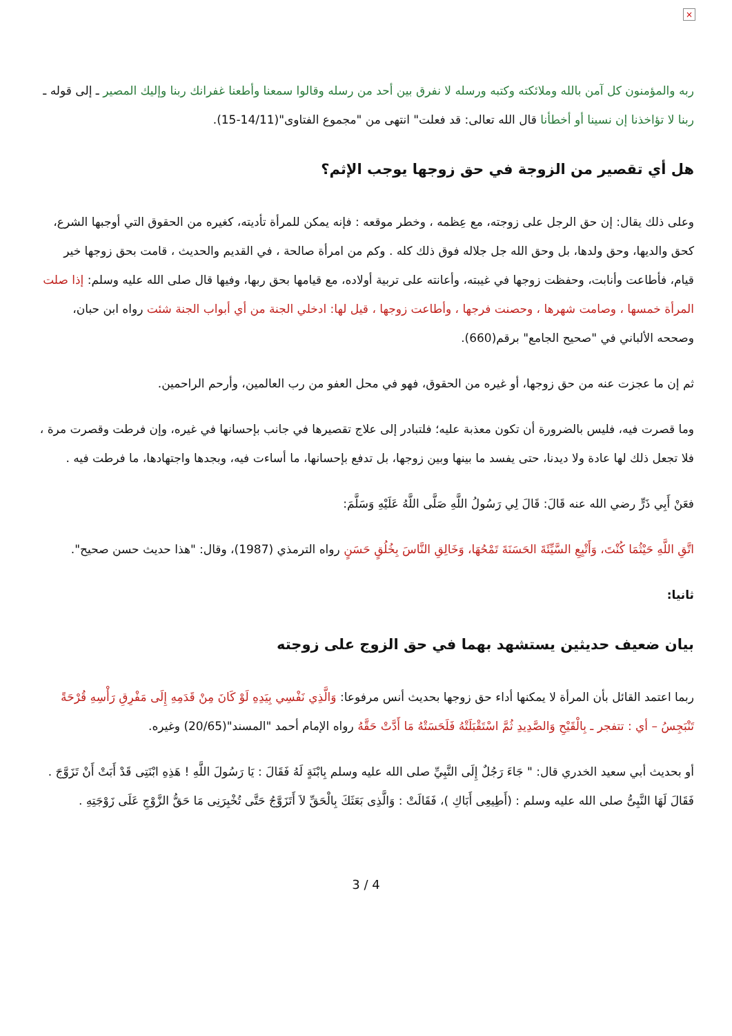×
ربه والمؤمنون كل آمن بالله وملائكته وكتبه ورسله لا نفرق بين أحد من رسله وقالوا سمعنا وأطعنا غفرانك ربنا وإليك المصير ـ إلى قوله ـ ربنا لا تؤاخذنا إن نسينا أو أخطأنا قال الله تعالى: قد فعلت" انتهى من "مجموع الفتاوى"(14/11-15).
هل أي تقصير من الزوجة في حق زوجها يوجب الإثم؟
وعلى ذلك يقال: إن حق الرجل على زوجته، مع عِظمه ، وخطر موقعه : فإنه يمكن للمرأة تأديته، كغيره من الحقوق التي أوجبها الشرع، كحق والديها، وحق ولدها، بل وحق الله جل جلاله فوق ذلك كله . وكم من امرأة صالحة ، في القديم والحديث ، قامت بحق زوجها خير قيام، فأطاعت وأنابت، وحفظت زوجها في غيبته، وأعانته على تربية أولاده، مع قيامها بحق ربها، وفيها قال صلى الله عليه وسلم: إذا صلت المرأة خمسها ، وصامت شهرها ، وحصنت فرجها ، وأطاعت زوجها ، قيل لها: ادخلي الجنة من أي أبواب الجنة شئت رواه ابن حبان، وصححه الألباني في "صحيح الجامع" برقم(660).
ثم إن ما عجزت عنه من حق زوجها، أو غيره من الحقوق، فهو في محل العفو من رب العالمين، وأرحم الراحمين.
وما قصرت فيه، فليس بالضرورة أن تكون معذبة عليه؛ فلتبادر إلى علاج تقصيرها في جانب بإحسانها في غيره، وإن فرطت وقصرت مرة ، فلا تجعل ذلك لها عادة ولا ديدنا، حتى يفسد ما بينها وبين زوجها، بل تدفع بإحسانها، ما أساءت فيه، وبجدها واجتهادها، ما فرطت فيه .
فعَنْ أَبِي ذَرٍّ رضي الله عنه قَالَ: قَالَ لِي رَسُولُ اللَّهِ صَلَّى اللَّهُ عَلَيْهِ وَسَلَّمَ:
اتَّقِ اللَّهِ حَيْثُمَا كُنْتَ، وَأَتْبِعِ السَّيِّئَةَ الحَسَنَةَ تَمْحُهَا، وَخَالِقِ النَّاسَ بِخُلُقٍ حَسَنٍ رواه الترمذي (1987)، وقال: "هذا حديث حسن صحيح".
ثانيا:
بيان ضعيف حديثين يستشهد بهما في حق الزوج على زوجته
ربما اعتمد القائل بأن المرأة لا يمكنها أداء حق زوجها بحديث أنس مرفوعا: وَالَّذِي نَفْسِي بِيَدِهِ لَوْ كَانَ مِنْ قَدَمِهِ إِلَى مَفْرِقِ رَأْسِهِ قُرْحَةً تَنْبَجِسُ – أي : تتفجر ـ بِالْقَيْحِ وَالصَّدِيدِ ثُمَّ اسْتَقْبَلَتْهُ فَلَحَسَتْهُ مَا أَدَّتْ حَقَّهُ رواه الإمام أحمد "المسند"(20/65) وغيره.
أو بحديث أبي سعيد الخدري قال: " جَاءَ رَجُلٌ إِلَى النَّبِيِّ صلى الله عليه وسلم بِابْنَةٍ لَهُ فَقَالَ : يَا رَسُولَ اللَّهِ ! هَذِهِ ابْنَتِى قَدْ أَبَتْ أَنْ تَزَوَّجَ . فَقَالَ لَهَا النَّبِىُّ صلى الله عليه وسلم : (أَطِيعِى أَبَاكِ )، فَقَالَتْ : وَالَّذِى بَعَثَكَ بِالْحَقِّ لاَ أَتَزَوَّجُ حَتَّى تُخْبِرَنِى مَا حَقُّ الزَّوْجِ عَلَى زَوْجَتِهِ .
3 / 4